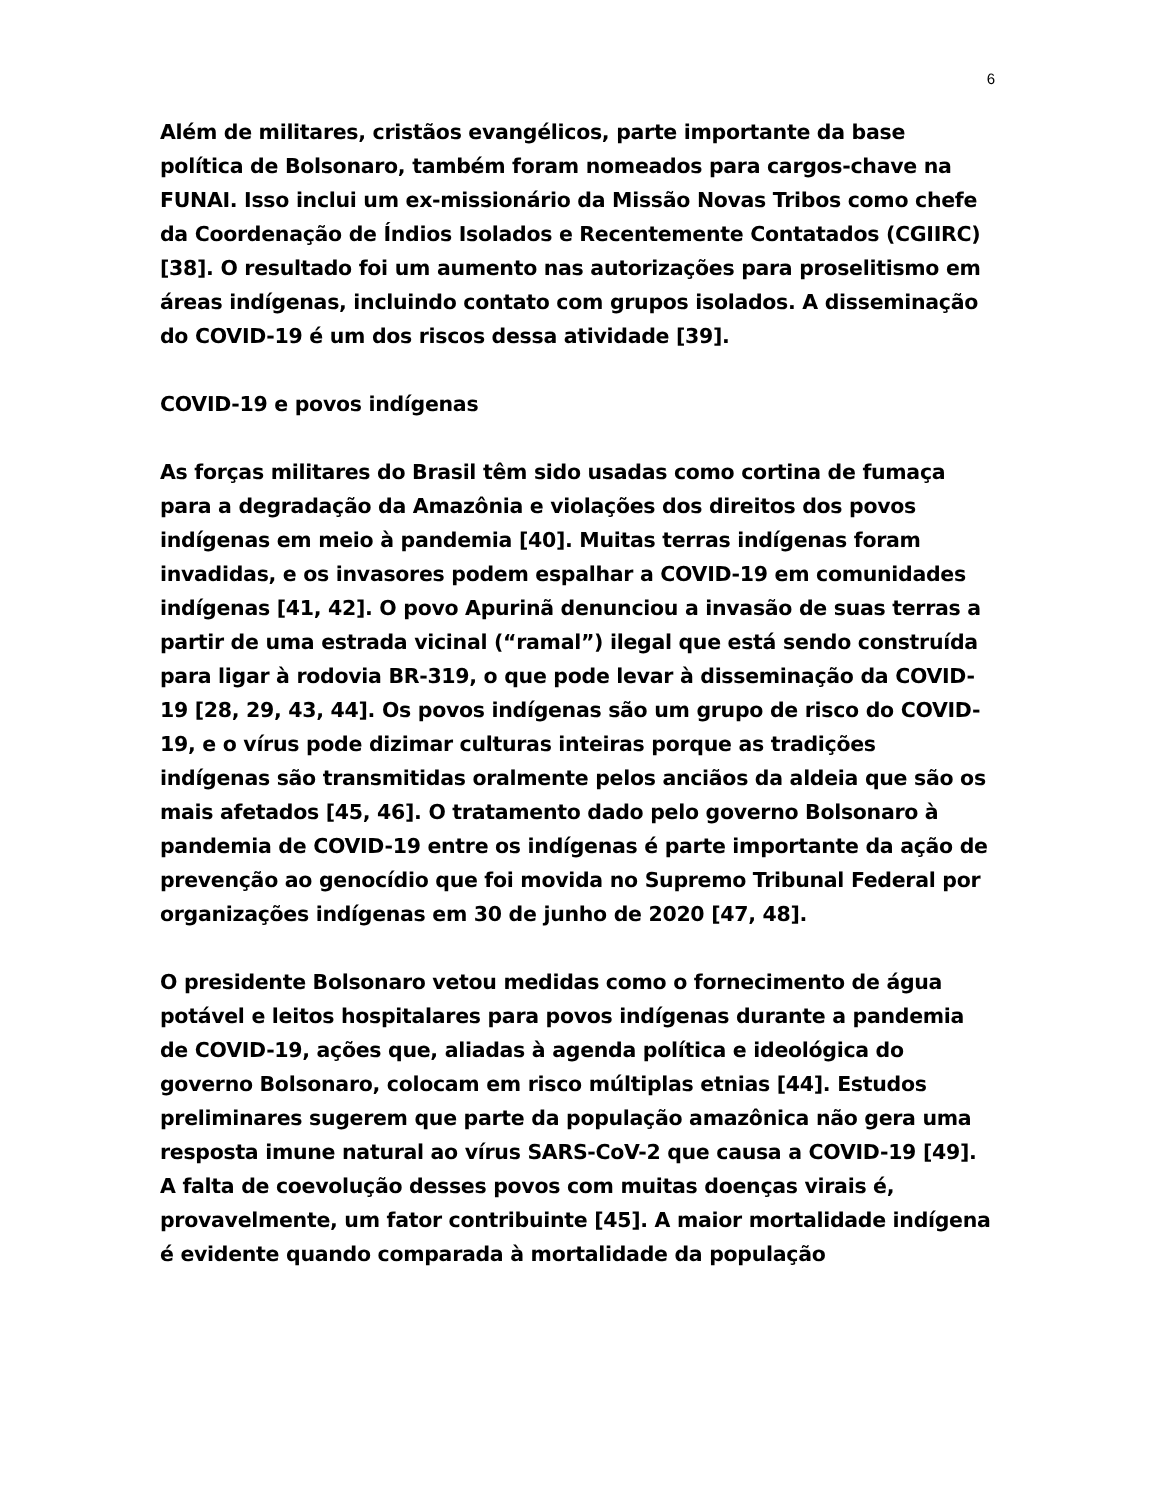6
Além de militares, cristãos evangélicos, parte importante da base política de Bolsonaro, também foram nomeados para cargos-chave na FUNAI. Isso inclui um ex-missionário da Missão Novas Tribos como chefe da Coordenação de Índios Isolados e Recentemente Contatados (CGIIRC) [38]. O resultado foi um aumento nas autorizações para proselitismo em áreas indígenas, incluindo contato com grupos isolados. A disseminação do COVID-19 é um dos riscos dessa atividade [39].
COVID-19 e povos indígenas
As forças militares do Brasil têm sido usadas como cortina de fumaça para a degradação da Amazônia e violações dos direitos dos povos indígenas em meio à pandemia [40]. Muitas terras indígenas foram invadidas, e os invasores podem espalhar a COVID-19 em comunidades indígenas [41, 42]. O povo Apurinã denunciou a invasão de suas terras a partir de uma estrada vicinal (“ramal”) ilegal que está sendo construída para ligar à rodovia BR-319, o que pode levar à disseminação da COVID-19 [28, 29, 43, 44]. Os povos indígenas são um grupo de risco do COVID-19, e o vírus pode dizimar culturas inteiras porque as tradições indígenas são transmitidas oralmente pelos anciãos da aldeia que são os mais afetados [45, 46]. O tratamento dado pelo governo Bolsonaro à pandemia de COVID-19 entre os indígenas é parte importante da ação de prevenção ao genocídio que foi movida no Supremo Tribunal Federal por organizações indígenas em 30 de junho de 2020 [47, 48].
O presidente Bolsonaro vetou medidas como o fornecimento de água potável e leitos hospitalares para povos indígenas durante a pandemia de COVID-19, ações que, aliadas à agenda política e ideológica do governo Bolsonaro, colocam em risco múltiplas etnias [44]. Estudos preliminares sugerem que parte da população amazônica não gera uma resposta imune natural ao vírus SARS-CoV-2 que causa a COVID-19 [49]. A falta de coevolução desses povos com muitas doenças virais é, provavelmente, um fator contribuinte [45]. A maior mortalidade indígena é evidente quando comparada à mortalidade da população